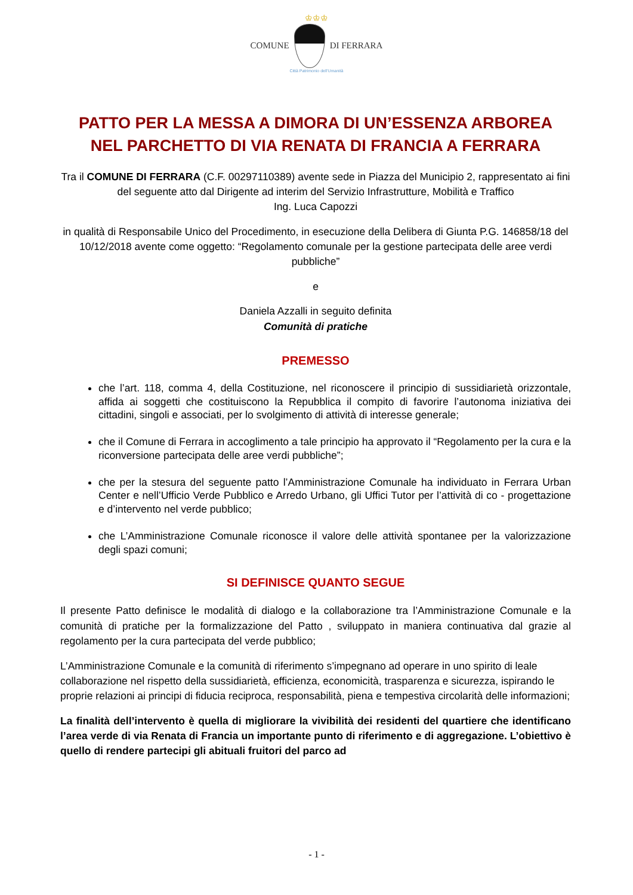♔♔♔
COMUNE DI FERRARA
Città Patrimonio dell'Umanità
PATTO PER LA MESSA A DIMORA DI UN’ESSENZA ARBOREA
NEL PARCHETTO DI VIA RENATA DI FRANCIA A FERRARA
Tra il COMUNE DI FERRARA (C.F. 00297110389) avente sede in Piazza del Municipio 2, rappresentato ai fini del seguente atto dal Dirigente ad interim del Servizio Infrastrutture, Mobilità e Traffico
Ing. Luca Capozzi
in qualità di Responsabile Unico del Procedimento, in esecuzione della Delibera di Giunta P.G. 146858/18 del 10/12/2018 avente come oggetto: “Regolamento comunale per la gestione partecipata delle aree verdi pubbliche”
e
Daniela Azzalli in seguito definita
Comunità di pratiche
PREMESSO
che l’art. 118, comma 4, della Costituzione, nel riconoscere il principio di sussidiarietà orizzontale, affida ai soggetti che costituiscono la Repubblica il compito di favorire l’autonoma iniziativa dei cittadini, singoli e associati, per lo svolgimento di attività di interesse generale;
che il Comune di Ferrara in accoglimento a tale principio ha approvato il “Regolamento per la cura e la riconversione partecipata delle aree verdi pubbliche”;
che per la stesura del seguente patto l’Amministrazione Comunale ha individuato in Ferrara Urban Center e nell’Ufficio Verde Pubblico e Arredo Urbano, gli Uffici Tutor per l’attività di co - progettazione e d’intervento nel verde pubblico;
che L’Amministrazione Comunale riconosce il valore delle attività spontanee per la valorizzazione degli spazi comuni;
SI DEFINISCE QUANTO SEGUE
Il presente Patto definisce le modalità di dialogo e la collaborazione tra l’Amministrazione Comunale e la comunità di pratiche per la formalizzazione del Patto , sviluppato in maniera continuativa dal grazie al regolamento per la cura partecipata del verde pubblico;
L’Amministrazione Comunale e la comunità di riferimento s’impegnano ad operare in uno spirito di leale collaborazione nel rispetto della sussidiarietà, efficienza, economicità, trasparenza e sicurezza, ispirando le proprie relazioni ai principi di fiducia reciproca, responsabilità, piena e tempestiva circolarità delle informazioni;
La finalità dell’intervento è quella di migliorare la vivibilità dei residenti del quartiere che identificano l’area verde di via Renata di Francia un importante punto di riferimento e di aggregazione. L’obiettivo è quello di rendere partecipi gli abituali fruitori del parco ad
- 1 -